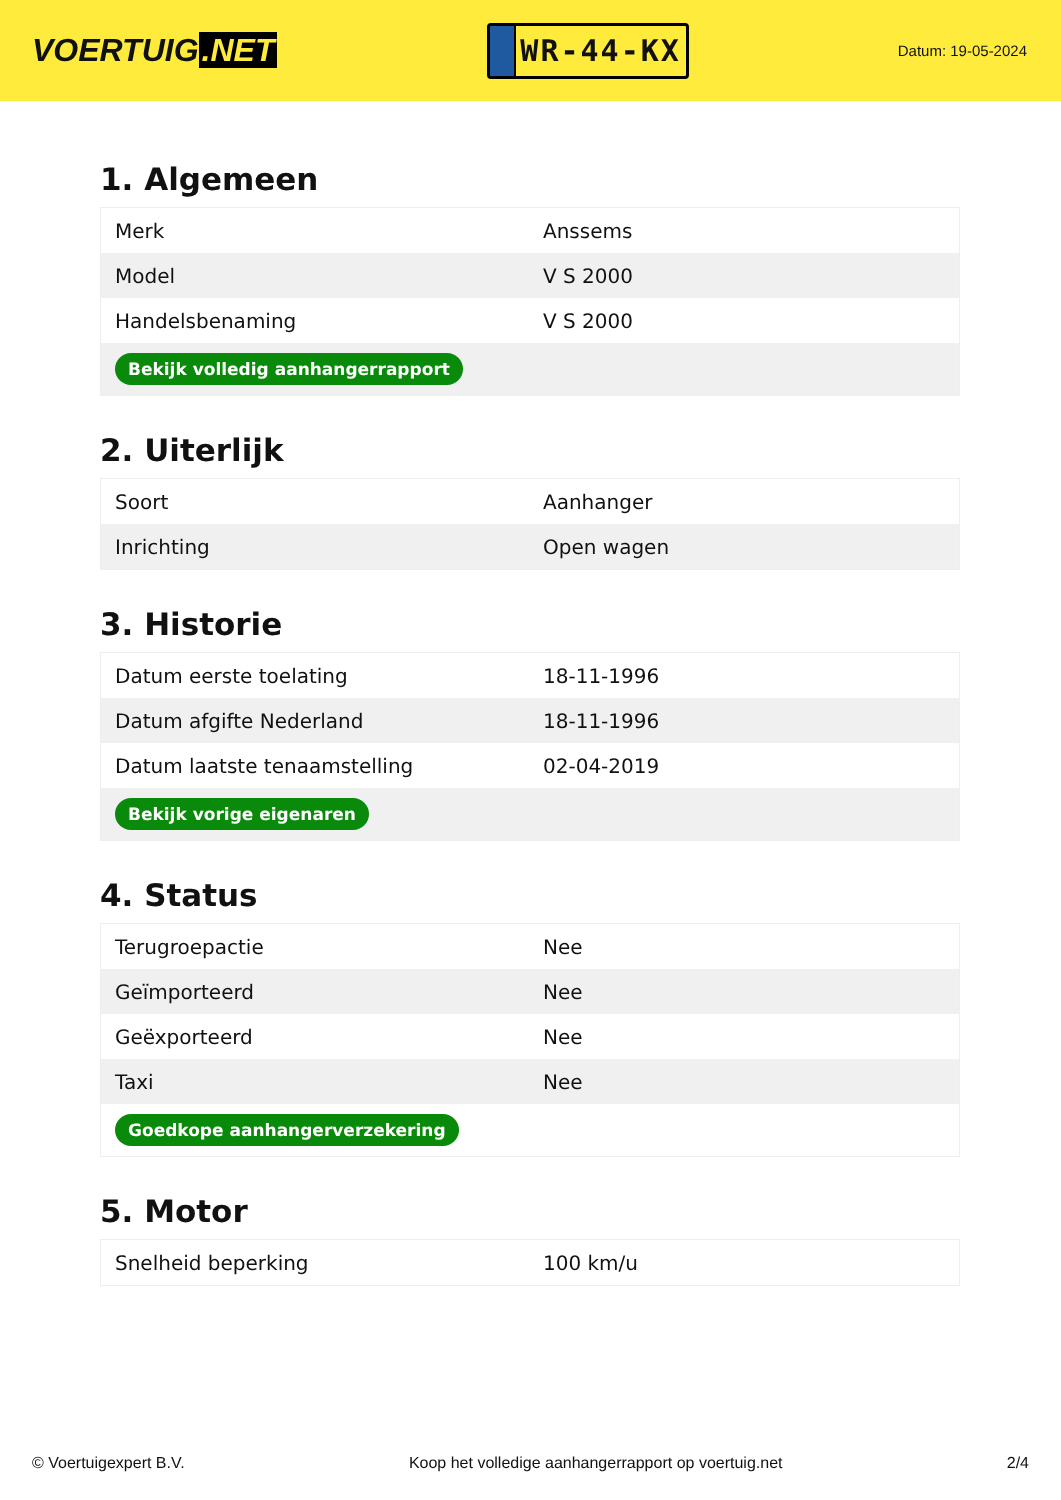VOERTUIG.NET
WR-44-KX
Datum: 19-05-2024
1. Algemeen
| Merk | Anssems |
| Model | V S 2000 |
| Handelsbenaming | V S 2000 |
| Bekijk volledig aanhangerrapport | |
2. Uiterlijk
| Soort | Aanhanger |
| Inrichting | Open wagen |
3. Historie
| Datum eerste toelating | 18-11-1996 |
| Datum afgifte Nederland | 18-11-1996 |
| Datum laatste tenaamstelling | 02-04-2019 |
| Bekijk vorige eigenaren | |
4. Status
| Terugroepactie | Nee |
| Geïmporteerd | Nee |
| Geëxporteerd | Nee |
| Taxi | Nee |
| Goedkope aanhangerverzekering | |
5. Motor
| Snelheid beperking | 100 km/u |
© Voertuigexpert B.V. Koop het volledige aanhangerrapport op voertuig.net 2/4